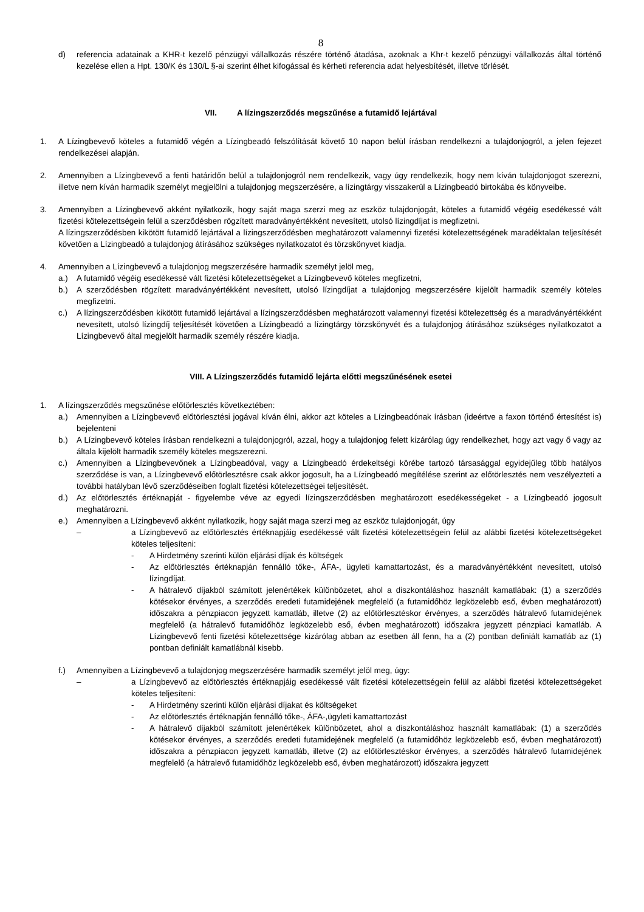8
d) referencia adatainak a KHR-t kezelő pénzügyi vállalkozás részére történő átadása, azoknak a Khr-t kezelő pénzügyi vállalkozás által történő kezelése ellen a Hpt. 130/K és 130/L §-ai szerint élhet kifogással és kérheti referencia adat helyesbítését, illetve törlését.
VII. A lízingszerződés megszűnése a futamidő lejártával
1. A Lízingbevevő köteles a futamidő végén a Lízingbeadó felszólítását követő 10 napon belül írásban rendelkezni a tulajdonjogról, a jelen fejezet rendelkezései alapján.
2. Amennyiben a Lízingbevevő a fenti határidőn belül a tulajdonjogról nem rendelkezik, vagy úgy rendelkezik, hogy nem kíván tulajdonjogot szerezni, illetve nem kíván harmadik személyt megjelölni a tulajdonjog megszerzésére, a lízingtárgy visszakerül a Lízingbeadó birtokába és könyveibe.
3. Amennyiben a Lízingbevevő akként nyilatkozik, hogy saját maga szerzi meg az eszköz tulajdonjogát, köteles a futamidő végéig esedékessé vált fizetési kötelezettségein felül a szerződésben rögzített maradványértékként nevesített, utolsó lízingdíjat is megfizetni.
A lízingszerződésben kikötött futamidő lejártával a lízingszerződésben meghatározott valamennyi fizetési kötelezettségének maradéktalan teljesítését követően a Lízingbeadó a tulajdonjog átírásához szükséges nyilatkozatot és törzskönyvet kiadja.
4. Amennyiben a Lízingbevevő a tulajdonjog megszerzésére harmadik személyt jelöl meg,
a.) A futamidő végéig esedékessé vált fizetési kötelezettségeket a Lízingbevevő köteles megfizetni,
b.) A szerződésben rögzített maradványértékként nevesített, utolsó lízingdíjat a tulajdonjog megszerzésére kijelölt harmadik személy köteles megfizetni.
c.) A lízingszerződésben kikötött futamidő lejártával a lízingszerződésben meghatározott valamennyi fizetési kötelezettség és a maradványértékként nevesített, utolsó lízingdíj teljesítését követően a Lízingbeadó a lízingtárgy törzskönyvét és a tulajdonjog átírásához szükséges nyilatkozatot a Lízingbevevő által megjelölt harmadik személy részére kiadja.
VIII. A Lízingszerződés futamidő lejárta előtti megszűnésének esetei
1. A lízingszerződés megszűnése előtörlesztés következtében:
a.) Amennyiben a Lízingbevevő előtörlesztési jogával kíván élni, akkor azt köteles a Lízingbeadónak írásban (ideértve a faxon történő értesítést is) bejelenteni
b.) A Lízingbevevő köteles írásban rendelkezni a tulajdonjogról, azzal, hogy a tulajdonjog felett kizárólag úgy rendelkezhet, hogy azt vagy ő vagy az általa kijelölt harmadik személy köteles megszerezni.
c.) Amennyiben a Lízingbevevőnek a Lízingbeadóval, vagy a Lízingbeadó érdekeltségi körébe tartozó társasággal egyidejűleg több hatályos szerződése is van, a Lízingbevevő előtörlesztésre csak akkor jogosult, ha a Lízingbeadó megítélése szerint az előtörlesztés nem veszélyezteti a további hatályban lévő szerződéseiben foglalt fizetési kötelezettségei teljesítését.
d.) Az előtörlesztés értéknapját - figyelembe véve az egyedi lízingszerződésben meghatározott esedékességeket - a Lízingbeadó jogosult meghatározni.
e.) Amennyiben a Lízingbevevő akként nyilatkozik, hogy saját maga szerzi meg az eszköz tulajdonjogát, úgy
– a Lízingbevevő az előtörlesztés értéknapjáig esedékessé vált fizetési kötelezettségein felül az alábbi fizetési kötelezettségeket köteles teljesíteni:
- A Hirdetmény szerinti külön eljárási díjak és költségek
- Az előtörlesztés értéknapján fennálló tőke-, ÁFA-, ügyleti kamattartozást, és a maradványértékként nevesített, utolsó lízingdíjat.
- A hátralevő díjakból számított jelenértékek különbözetet, ahol a diszkontáláshoz használt kamatlábak: (1) a szerződés kötésekor érvényes, a szerződés eredeti futamidejének megfelelő (a futamidőhöz legközelebb eső, évben meghatározott) időszakra a pénzpiacon jegyzett kamatláb, illetve (2) az előtörlesztéskor érvényes, a szerződés hátralevő futamidejének megfelelő (a hátralevő futamidőhöz legközelebb eső, évben meghatározott) időszakra jegyzett pénzpiaci kamatláb. A Lízingbevevő fenti fizetési kötelezettsége kizárólag abban az esetben áll fenn, ha a (2) pontban definiált kamatláb az (1) pontban definiált kamatlábnál kisebb.
f.) Amennyiben a Lízingbevevő a tulajdonjog megszerzésére harmadik személyt jelöl meg, úgy:
– a Lízingbevevő az előtörlesztés értéknapjáig esedékessé vált fizetési kötelezettségein felül az alábbi fizetési kötelezettségeket köteles teljesíteni:
- A Hirdetmény szerinti külön eljárási díjakat és költségeket
- Az előtörlesztés értéknapján fennálló tőke-, ÁFA-,ügyleti kamattartozást
- A hátralevő díjakból számított jelenértékek különbözetet, ahol a diszkontáláshoz használt kamatlábak: (1) a szerződés kötésekor érvényes, a szerződés eredeti futamidejének megfelelő (a futamidőhöz legközelebb eső, évben meghatározott) időszakra a pénzpiacon jegyzett kamatláb, illetve (2) az előtörlesztéskor érvényes, a szerződés hátralevő futamidejének megfelelő (a hátralevő futamidőhöz legközelebb eső, évben meghatározott) időszakra jegyzett